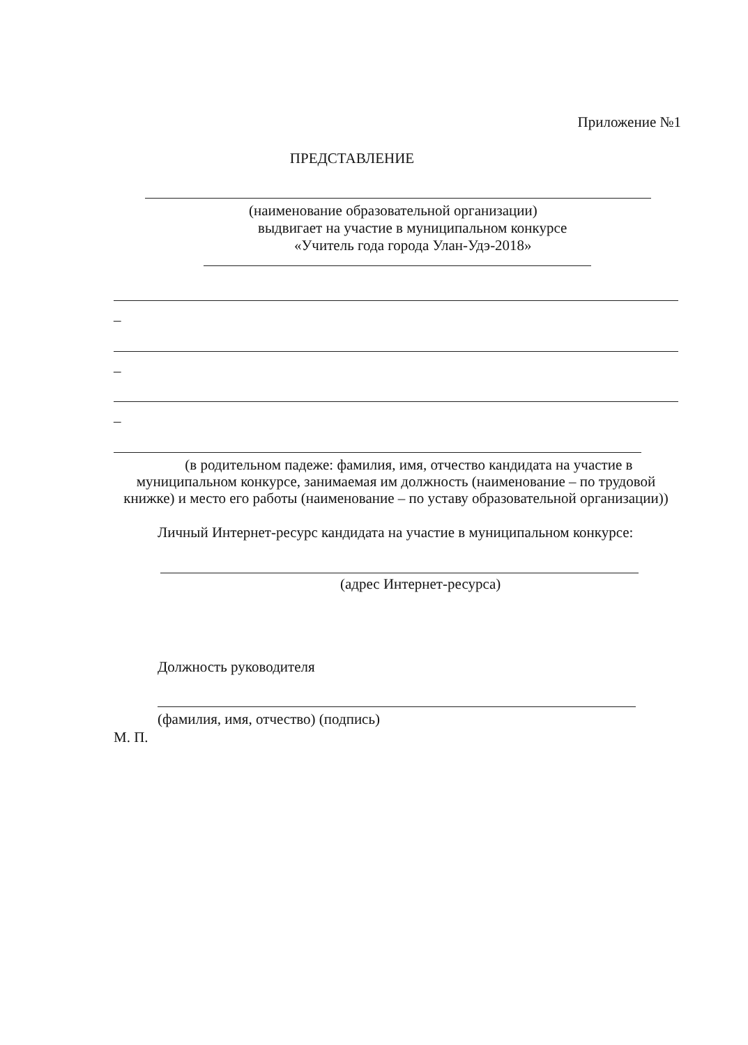Приложение №1
ПРЕДСТАВЛЕНИЕ
(наименование образовательной организации)
выдвигает на участие в муниципальном конкурсе
«Учитель года города Улан-Удэ-2018»
_
_
_
(в родительном падеже: фамилия, имя, отчество кандидата на участие в
муниципальном конкурсе, занимаемая им должность (наименование – по трудовой
книжке) и место его работы (наименование – по уставу образовательной организации))
Личный Интернет-ресурс кандидата на участие в муниципальном конкурсе:
(адрес Интернет-ресурса)
Должность руководителя
(фамилия, имя, отчество) (подпись)
М. П.